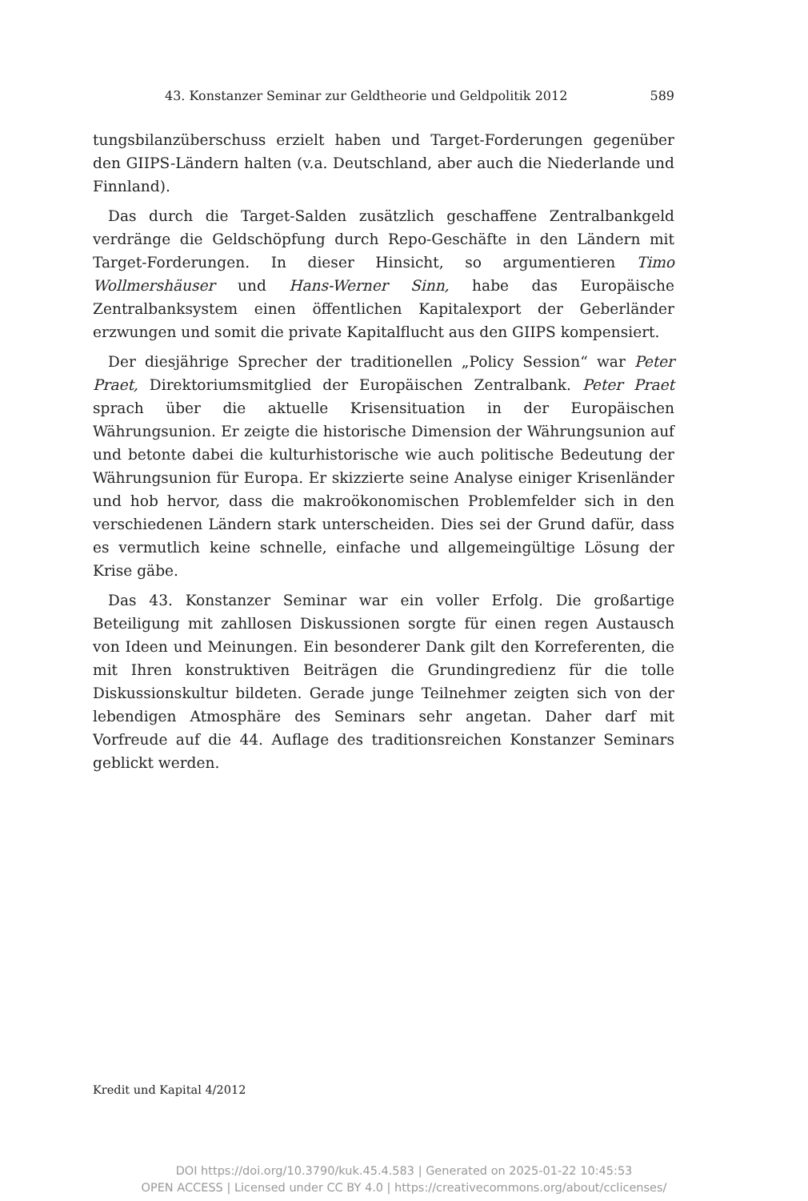43. Konstanzer Seminar zur Geldtheorie und Geldpolitik 2012 589
tungsbilanzüberschuss erzielt haben und Target-Forderungen gegenüber den GIIPS-Ländern halten (v.a. Deutschland, aber auch die Niederlande und Finnland).
Das durch die Target-Salden zusätzlich geschaffene Zentralbankgeld verdränge die Geldschöpfung durch Repo-Geschäfte in den Ländern mit Target-Forderungen. In dieser Hinsicht, so argumentieren Timo Wollmershäuser und Hans-Werner Sinn, habe das Europäische Zentralbanksystem einen öffentlichen Kapitalexport der Geberländer erzwungen und somit die private Kapitalflucht aus den GIIPS kompensiert.
Der diesjährige Sprecher der traditionellen „Policy Session“ war Peter Praet, Direktoriumsmitglied der Europäischen Zentralbank. Peter Praet sprach über die aktuelle Krisensituation in der Europäischen Währungsunion. Er zeigte die historische Dimension der Währungsunion auf und betonte dabei die kulturhistorische wie auch politische Bedeutung der Währungsunion für Europa. Er skizzierte seine Analyse einiger Krisenländer und hob hervor, dass die makroökonomischen Problemfelder sich in den verschiedenen Ländern stark unterscheiden. Dies sei der Grund dafür, dass es vermutlich keine schnelle, einfache und allgemeingültige Lösung der Krise gäbe.
Das 43. Konstanzer Seminar war ein voller Erfolg. Die großartige Beteiligung mit zahllosen Diskussionen sorgte für einen regen Austausch von Ideen und Meinungen. Ein besonderer Dank gilt den Korreferenten, die mit Ihren konstruktiven Beiträgen die Grundingredienz für die tolle Diskussionskultur bildeten. Gerade junge Teilnehmer zeigten sich von der lebendigen Atmosphäre des Seminars sehr angetan. Daher darf mit Vorfreude auf die 44. Auflage des traditionsreichen Konstanzer Seminars geblickt werden.
Kredit und Kapital 4/2012
DOI https://doi.org/10.3790/kuk.45.4.583 | Generated on 2025-01-22 10:45:53
OPEN ACCESS | Licensed under CC BY 4.0 | https://creativecommons.org/about/cclicenses/